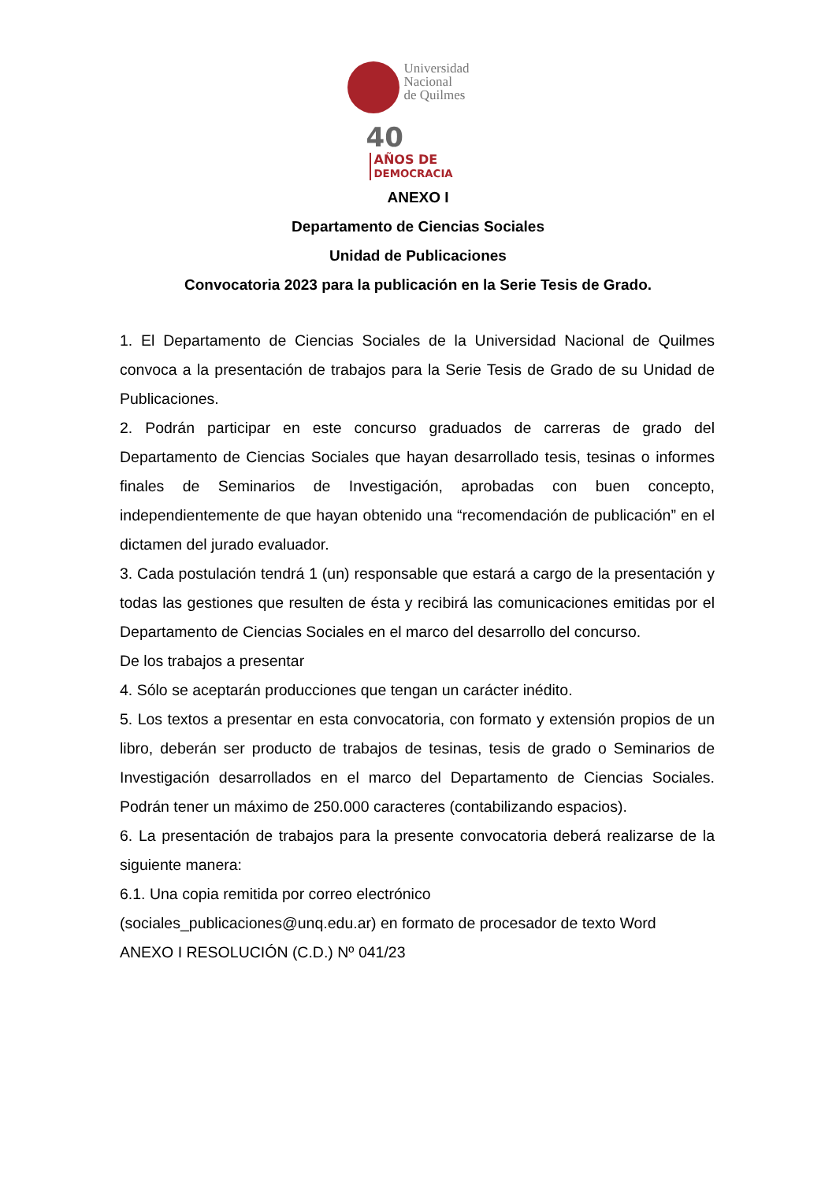Universidad
Nacional
de Quilmes
40 AÑOS DE
DEMOCRACIA
ANEXO I
Departamento de Ciencias Sociales
Unidad de Publicaciones
Convocatoria 2023 para la publicación en la Serie Tesis de Grado.
1. El Departamento de Ciencias Sociales de la Universidad Nacional de Quilmes convoca a la presentación de trabajos para la Serie Tesis de Grado de su Unidad de Publicaciones.
2. Podrán participar en este concurso graduados de carreras de grado del Departamento de Ciencias Sociales que hayan desarrollado tesis, tesinas o informes finales de Seminarios de Investigación, aprobadas con buen concepto, independientemente de que hayan obtenido una “recomendación de publicación” en el dictamen del jurado evaluador.
3. Cada postulación tendrá 1 (un) responsable que estará a cargo de la presentación y todas las gestiones que resulten de ésta y recibirá las comunicaciones emitidas por el Departamento de Ciencias Sociales en el marco del desarrollo del concurso.
De los trabajos a presentar
4. Sólo se aceptarán producciones que tengan un carácter inédito.
5. Los textos a presentar en esta convocatoria, con formato y extensión propios de un libro, deberán ser producto de trabajos de tesinas, tesis de grado o Seminarios de Investigación desarrollados en el marco del Departamento de Ciencias Sociales. Podrán tener un máximo de 250.000 caracteres (contabilizando espacios).
6. La presentación de trabajos para la presente convocatoria deberá realizarse de la siguiente manera:
6.1. Una copia remitida por correo electrónico
(sociales_publicaciones@unq.edu.ar) en formato de procesador de texto Word
ANEXO I RESOLUCIÓN (C.D.) Nº 041/23